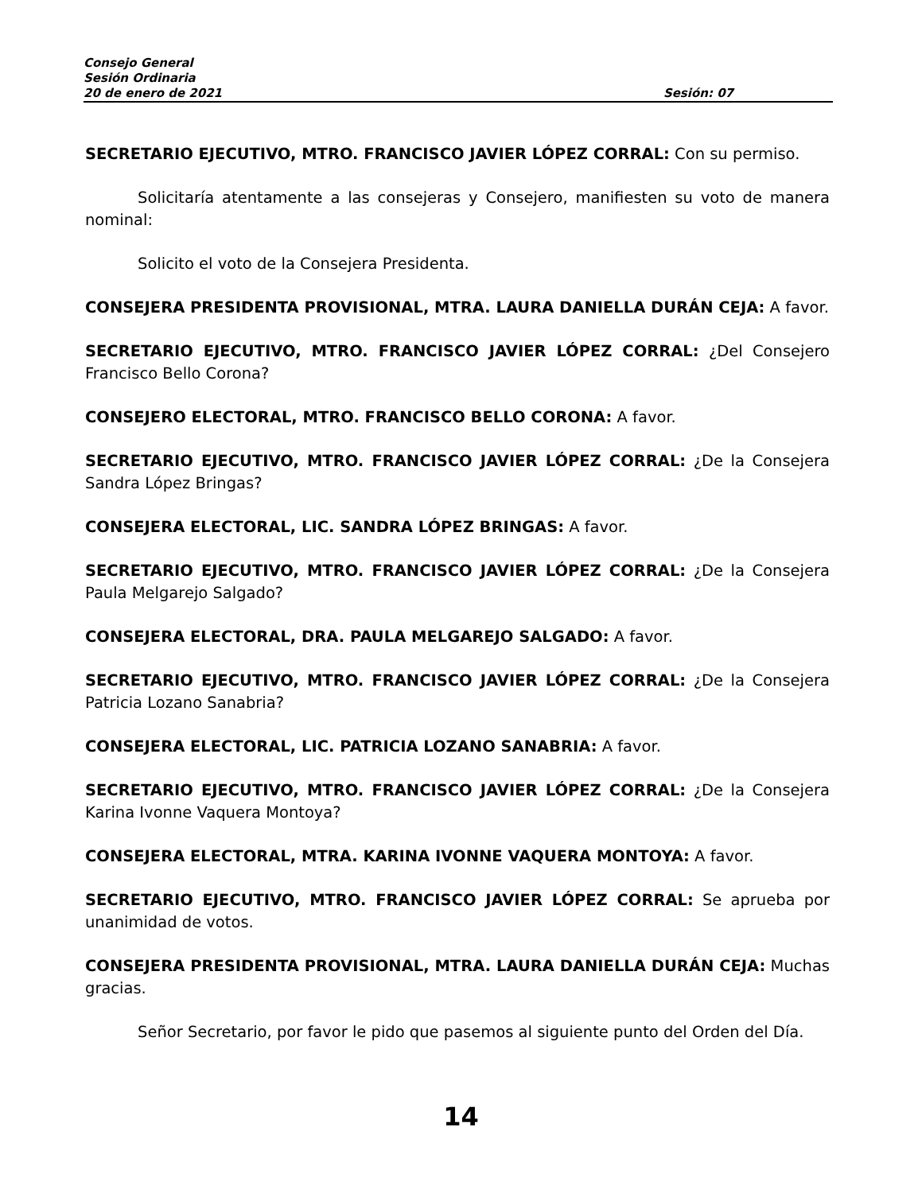Consejo General
Sesión Ordinaria
20 de enero de 2021 Sesión: 07
SECRETARIO EJECUTIVO, MTRO. FRANCISCO JAVIER LÓPEZ CORRAL: Con su permiso.
Solicitaría atentamente a las consejeras y Consejero, manifiesten su voto de manera nominal:
Solicito el voto de la Consejera Presidenta.
CONSEJERA PRESIDENTA PROVISIONAL, MTRA. LAURA DANIELLA DURÁN CEJA: A favor.
SECRETARIO EJECUTIVO, MTRO. FRANCISCO JAVIER LÓPEZ CORRAL: ¿Del Consejero Francisco Bello Corona?
CONSEJERO ELECTORAL, MTRO. FRANCISCO BELLO CORONA: A favor.
SECRETARIO EJECUTIVO, MTRO. FRANCISCO JAVIER LÓPEZ CORRAL: ¿De la Consejera Sandra López Bringas?
CONSEJERA ELECTORAL, LIC. SANDRA LÓPEZ BRINGAS: A favor.
SECRETARIO EJECUTIVO, MTRO. FRANCISCO JAVIER LÓPEZ CORRAL: ¿De la Consejera Paula Melgarejo Salgado?
CONSEJERA ELECTORAL, DRA. PAULA MELGAREJO SALGADO: A favor.
SECRETARIO EJECUTIVO, MTRO. FRANCISCO JAVIER LÓPEZ CORRAL: ¿De la Consejera Patricia Lozano Sanabria?
CONSEJERA ELECTORAL, LIC. PATRICIA LOZANO SANABRIA: A favor.
SECRETARIO EJECUTIVO, MTRO. FRANCISCO JAVIER LÓPEZ CORRAL: ¿De la Consejera Karina Ivonne Vaquera Montoya?
CONSEJERA ELECTORAL, MTRA. KARINA IVONNE VAQUERA MONTOYA: A favor.
SECRETARIO EJECUTIVO, MTRO. FRANCISCO JAVIER LÓPEZ CORRAL: Se aprueba por unanimidad de votos.
CONSEJERA PRESIDENTA PROVISIONAL, MTRA. LAURA DANIELLA DURÁN CEJA: Muchas gracias.
Señor Secretario, por favor le pido que pasemos al siguiente punto del Orden del Día.
14